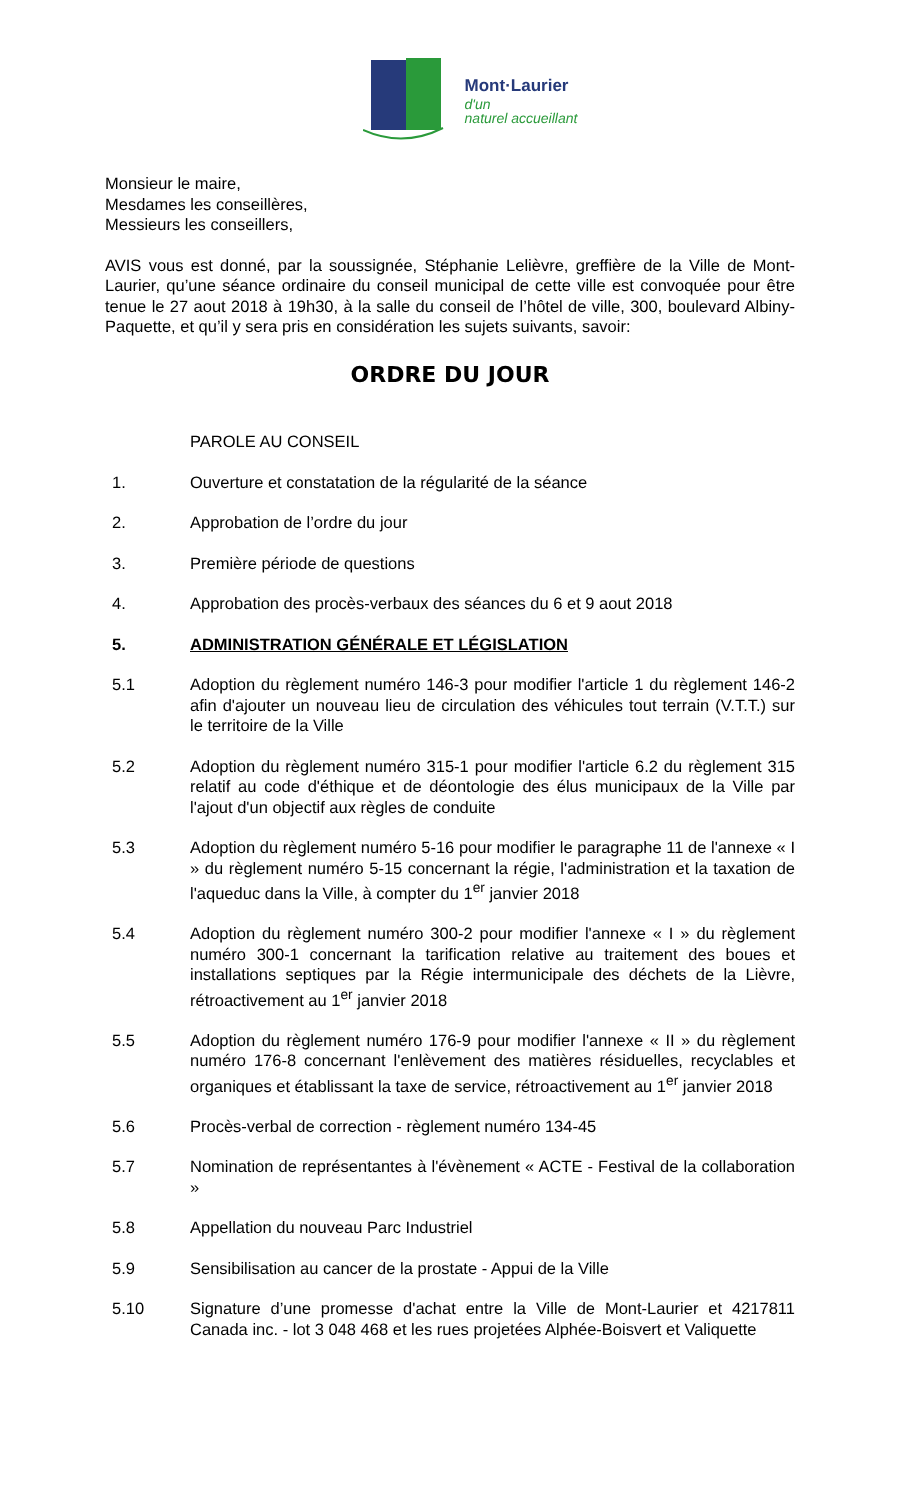Mont·Laurier
d'un
naturel accueillant
Monsieur le maire,
Mesdames les conseillères,
Messieurs les conseillers,
AVIS vous est donné, par la soussignée, Stéphanie Lelièvre, greffière de la Ville de Mont-Laurier, qu’une séance ordinaire du conseil municipal de cette ville est convoquée pour être tenue le 27 aout 2018 à 19h30, à la salle du conseil de l’hôtel de ville, 300, boulevard Albiny-Paquette, et qu’il y sera pris en considération les sujets suivants, savoir:
ORDRE DU JOUR
PAROLE AU CONSEIL
1. Ouverture et constatation de la régularité de la séance
2. Approbation de l’ordre du jour
3. Première période de questions
4. Approbation des procès-verbaux des séances du 6 et 9 aout 2018
5. ADMINISTRATION GÉNÉRALE ET LÉGISLATION
5.1 Adoption du règlement numéro 146-3 pour modifier l'article 1 du règlement 146-2 afin d'ajouter un nouveau lieu de circulation des véhicules tout terrain (V.T.T.) sur le territoire de la Ville
5.2 Adoption du règlement numéro 315-1 pour modifier l'article 6.2 du règlement 315 relatif au code d'éthique et de déontologie des élus municipaux de la Ville par l'ajout d'un objectif aux règles de conduite
5.3 Adoption du règlement numéro 5-16 pour modifier le paragraphe 11 de l'annexe « I » du règlement numéro 5-15 concernant la régie, l'administration et la taxation de l'aqueduc dans la Ville, à compter du 1<sup>er</sup> janvier 2018
5.4 Adoption du règlement numéro 300-2 pour modifier l'annexe « I » du règlement numéro 300-1 concernant la tarification relative au traitement des boues et installations septiques par la Régie intermunicipale des déchets de la Lièvre, rétroactivement au 1<sup>er</sup> janvier 2018
5.5 Adoption du règlement numéro 176-9 pour modifier l'annexe « II » du règlement numéro 176-8 concernant l'enlèvement des matières résiduelles, recyclables et organiques et établissant la taxe de service, rétroactivement au 1<sup>er</sup> janvier 2018
5.6 Procès-verbal de correction - règlement numéro 134-45
5.7 Nomination de représentantes à l'évènement « ACTE - Festival de la collaboration »
5.8 Appellation du nouveau Parc Industriel
5.9 Sensibilisation au cancer de la prostate - Appui de la Ville
5.10 Signature d’une promesse d'achat entre la Ville de Mont-Laurier et 4217811 Canada inc. - lot 3 048 468 et les rues projetées Alphée-Boisvert et Valiquette